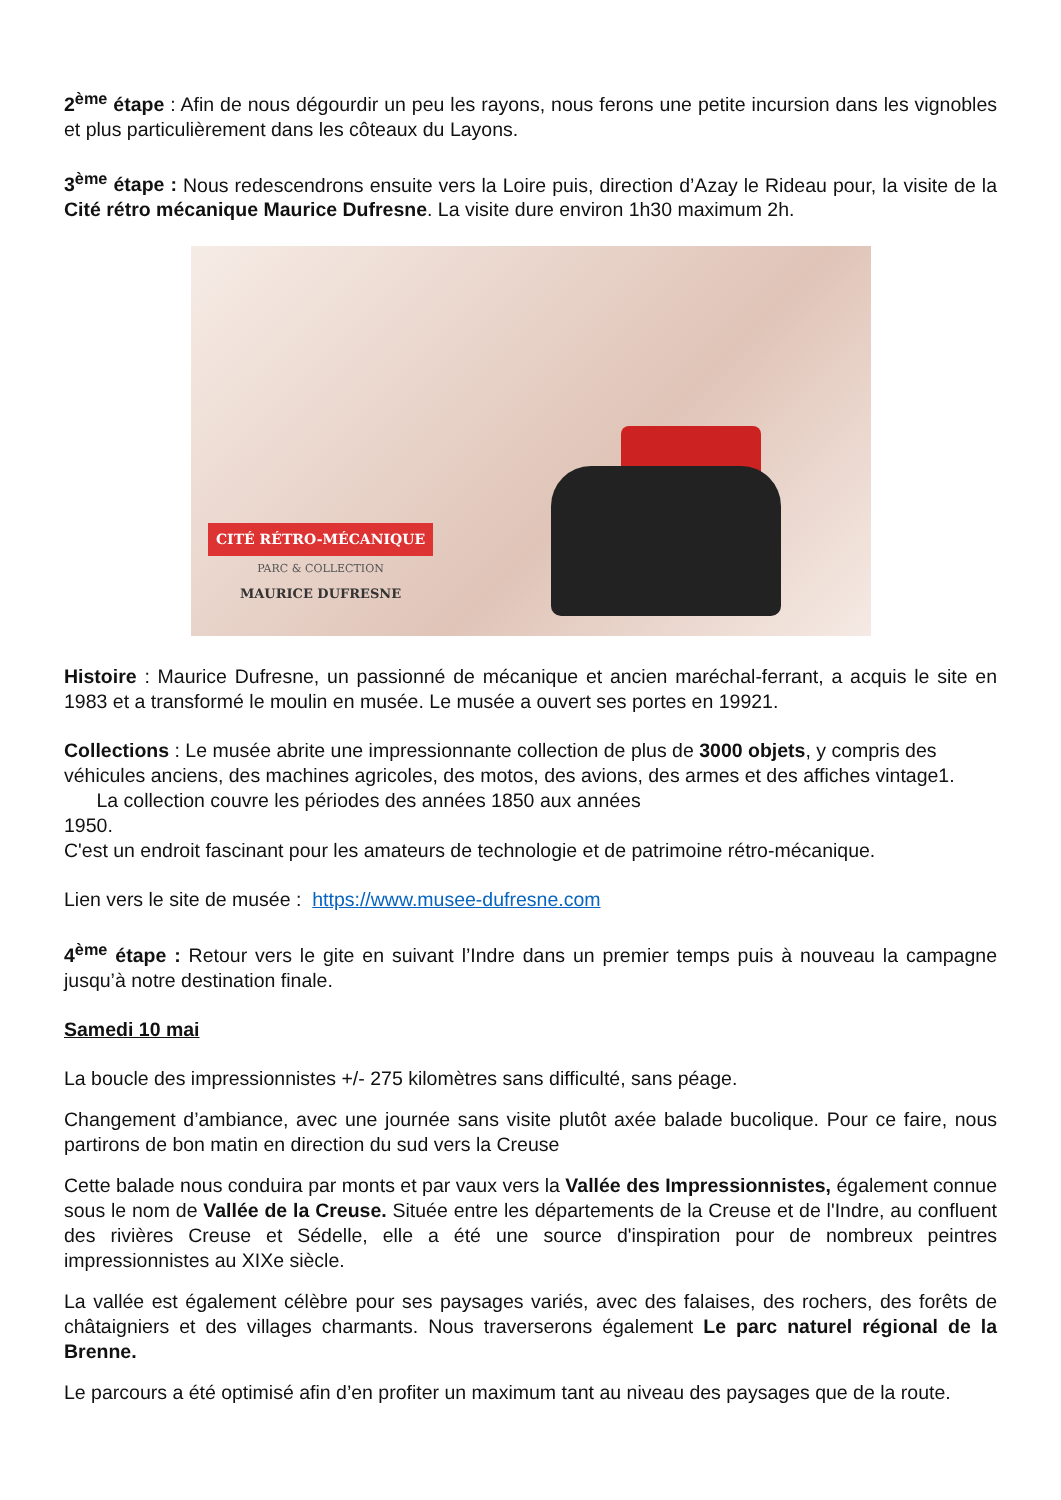2<sup>ème</sup> étape : Afin de nous dégourdir un peu les rayons, nous ferons une petite incursion dans les vignobles et plus particulièrement dans les côteaux du Layons.
3<sup>ème</sup> étape : Nous redescendrons ensuite vers la Loire puis, direction d’Azay le Rideau pour, la visite de la Cité rétro mécanique Maurice Dufresne. La visite dure environ 1h30 maximum 2h.
CITÉ RÉTRO-MÉCANIQUE
PARC & COLLECTION
MAURICE DUFRESNE
Histoire : Maurice Dufresne, un passionné de mécanique et ancien maréchal-ferrant, a acquis le site en 1983 et a transformé le moulin en musée. Le musée a ouvert ses portes en 19921.
Collections : Le musée abrite une impressionnante collection de plus de 3000 objets, y compris des véhicules anciens, des machines agricoles, des motos, des avions, des armes et des affiches vintage1. La collection couvre les périodes des années 1850 aux années
1950.
C'est un endroit fascinant pour les amateurs de technologie et de patrimoine rétro-mécanique.
Lien vers le site de musée : https://www.musee-dufresne.com
4<sup>ème</sup> étape : Retour vers le gite en suivant l’Indre dans un premier temps puis à nouveau la campagne jusqu’à notre destination finale.
Samedi 10 mai
La boucle des impressionnistes +/- 275 kilomètres sans difficulté, sans péage.
Changement d’ambiance, avec une journée sans visite plutôt axée balade bucolique. Pour ce faire, nous partirons de bon matin en direction du sud vers la Creuse
Cette balade nous conduira par monts et par vaux vers la Vallée des Impressionnistes, également connue sous le nom de Vallée de la Creuse. Située entre les départements de la Creuse et de l'Indre, au confluent des rivières Creuse et Sédelle, elle a été une source d'inspiration pour de nombreux peintres impressionnistes au XIXe siècle.
La vallée est également célèbre pour ses paysages variés, avec des falaises, des rochers, des forêts de châtaigniers et des villages charmants. Nous traverserons également Le parc naturel régional de la Brenne.
Le parcours a été optimisé afin d’en profiter un maximum tant au niveau des paysages que de la route.